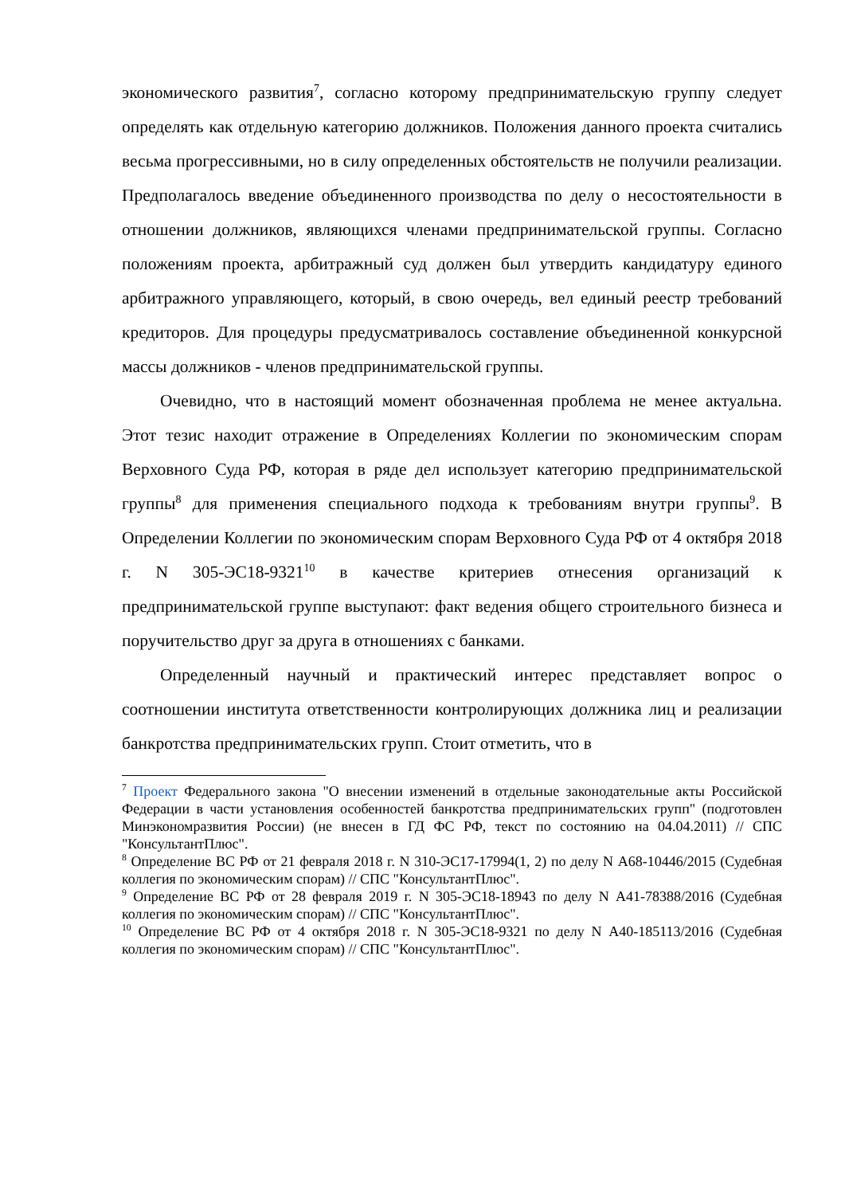экономического развития<sup>7</sup>, согласно которому предпринимательскую группу следует определять как отдельную категорию должников. Положения данного проекта считались весьма прогрессивными, но в силу определенных обстоятельств не получили реализации. Предполагалось введение объединенного производства по делу о несостоятельности в отношении должников, являющихся членами предпринимательской группы. Согласно положениям проекта, арбитражный суд должен был утвердить кандидатуру единого арбитражного управляющего, который, в свою очередь, вел единый реестр требований кредиторов. Для процедуры предусматривалось составление объединенной конкурсной массы должников - членов предпринимательской группы.
Очевидно, что в настоящий момент обозначенная проблема не менее актуальна. Этот тезис находит отражение в Определениях Коллегии по экономическим спорам Верховного Суда РФ, которая в ряде дел использует категорию предпринимательской группы<sup>8</sup> для применения специального подхода к требованиям внутри группы<sup>9</sup>. В Определении Коллегии по экономическим спорам Верховного Суда РФ от 4 октября 2018 г. N 305-ЭС18-9321<sup>10</sup> в качестве критериев отнесения организаций к предпринимательской группе выступают: факт ведения общего строительного бизнеса и поручительство друг за друга в отношениях с банками.
Определенный научный и практический интерес представляет вопрос о соотношении института ответственности контролирующих должника лиц и реализации банкротства предпринимательских групп. Стоит отметить, что в
<sup>7</sup> Проект Федерального закона "О внесении изменений в отдельные законодательные акты Российской Федерации в части установления особенностей банкротства предпринимательских групп" (подготовлен Минэкономразвития России) (не внесен в ГД ФС РФ, текст по состоянию на 04.04.2011) // СПС "КонсультантПлюс".
<sup>8</sup> Определение ВС РФ от 21 февраля 2018 г. N 310-ЭС17-17994(1, 2) по делу N А68-10446/2015 (Судебная коллегия по экономическим спорам) // СПС "КонсультантПлюс".
<sup>9</sup> Определение ВС РФ от 28 февраля 2019 г. N 305-ЭС18-18943 по делу N А41-78388/2016 (Судебная коллегия по экономическим спорам) // СПС "КонсультантПлюс".
<sup>10</sup> Определение ВС РФ от 4 октября 2018 г. N 305-ЭС18-9321 по делу N А40-185113/2016 (Судебная коллегия по экономическим спорам) // СПС "КонсультантПлюс".